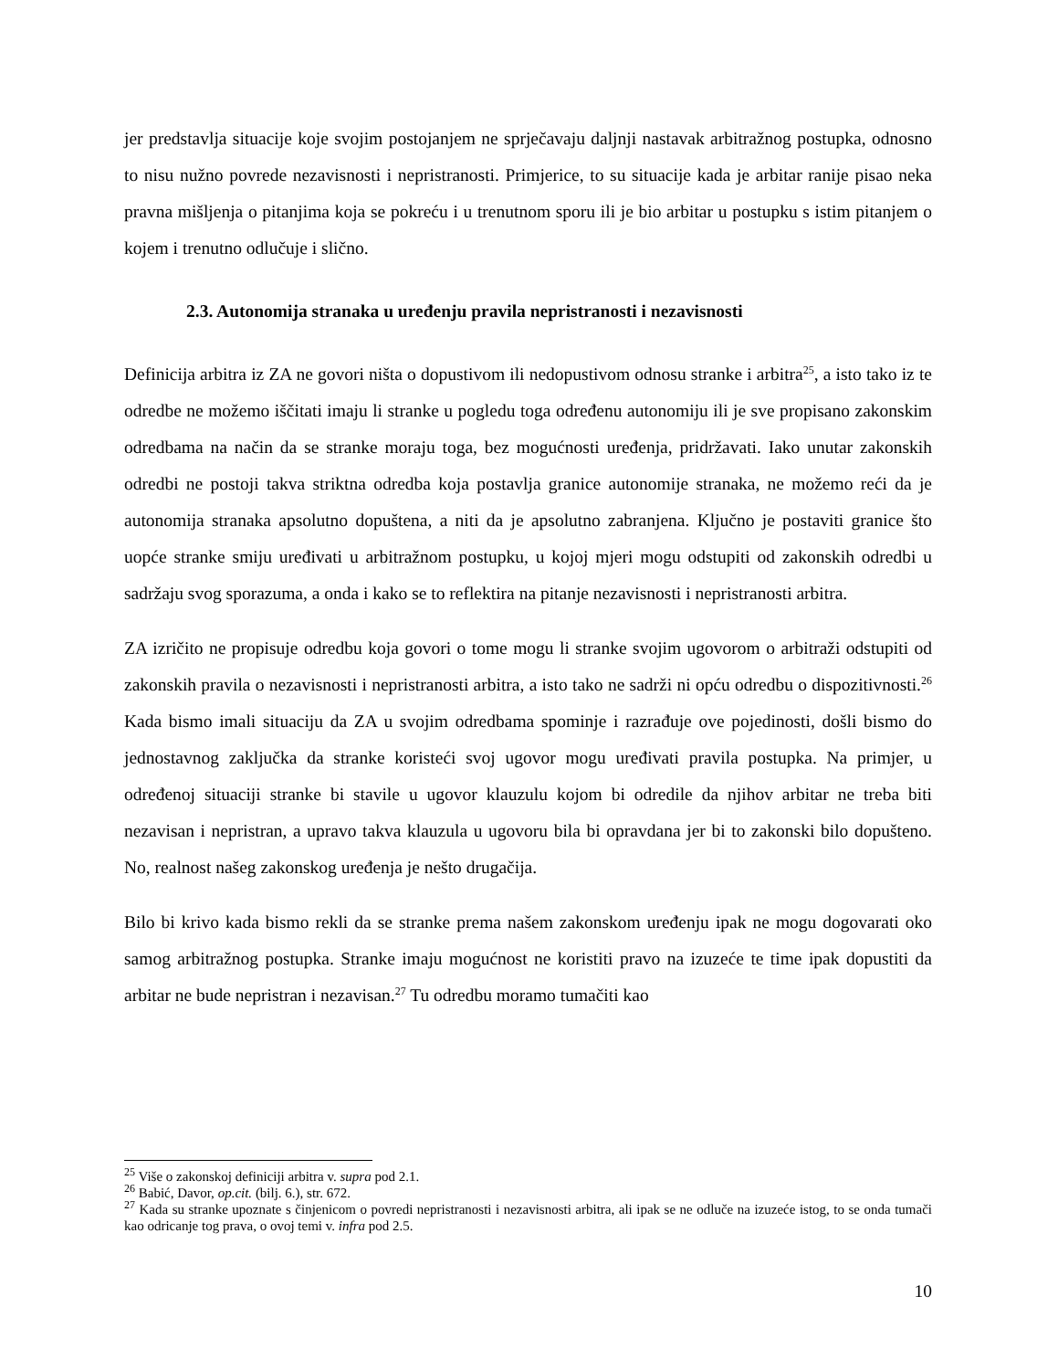jer predstavlja situacije koje svojim postojanjem ne sprječavaju daljnji nastavak arbitražnog postupka, odnosno to nisu nužno povrede nezavisnosti i nepristranosti. Primjerice, to su situacije kada je arbitar ranije pisao neka pravna mišljenja o pitanjima koja se pokreću i u trenutnom sporu ili je bio arbitar u postupku s istim pitanjem o kojem i trenutno odlučuje i slično.
2.3. Autonomija stranaka u uređenju pravila nepristranosti i nezavisnosti
Definicija arbitra iz ZA ne govori ništa o dopustivom ili nedopustivom odnosu stranke i arbitra<sup>25</sup>, a isto tako iz te odredbe ne možemo iščitati imaju li stranke u pogledu toga određenu autonomiju ili je sve propisano zakonskim odredbama na način da se stranke moraju toga, bez mogućnosti uređenja, pridržavati. Iako unutar zakonskih odredbi ne postoji takva striktna odredba koja postavlja granice autonomije stranaka, ne možemo reći da je autonomija stranaka apsolutno dopuštena, a niti da je apsolutno zabranjena. Ključno je postaviti granice što uopće stranke smiju uređivati u arbitražnom postupku, u kojoj mjeri mogu odstupiti od zakonskih odredbi u sadržaju svog sporazuma, a onda i kako se to reflektira na pitanje nezavisnosti i nepristranosti arbitra.
ZA izričito ne propisuje odredbu koja govori o tome mogu li stranke svojim ugovorom o arbitraži odstupiti od zakonskih pravila o nezavisnosti i nepristranosti arbitra, a isto tako ne sadrži ni opću odredbu o dispozitivnosti.<sup>26</sup> Kada bismo imali situaciju da ZA u svojim odredbama spominje i razrađuje ove pojedinosti, došli bismo do jednostavnog zaključka da stranke koristeći svoj ugovor mogu uređivati pravila postupka. Na primjer, u određenoj situaciji stranke bi stavile u ugovor klauzulu kojom bi odredile da njihov arbitar ne treba biti nezavisan i nepristran, a upravo takva klauzula u ugovoru bila bi opravdana jer bi to zakonski bilo dopušteno. No, realnost našeg zakonskog uređenja je nešto drugačija.
Bilo bi krivo kada bismo rekli da se stranke prema našem zakonskom uređenju ipak ne mogu dogovarati oko samog arbitražnog postupka. Stranke imaju mogućnost ne koristiti pravo na izuzeće te time ipak dopustiti da arbitar ne bude nepristran i nezavisan.<sup>27</sup> Tu odredbu moramo tumačiti kao
<sup>25</sup> Više o zakonskoj definiciji arbitra v. supra pod 2.1.
<sup>26</sup> Babić, Davor, op.cit. (bilj. 6.), str. 672.
<sup>27</sup> Kada su stranke upoznate s činjenicom o povredi nepristranosti i nezavisnosti arbitra, ali ipak se ne odluče na izuzeće istog, to se onda tumači kao odricanje tog prava, o ovoj temi v. infra pod 2.5.
10